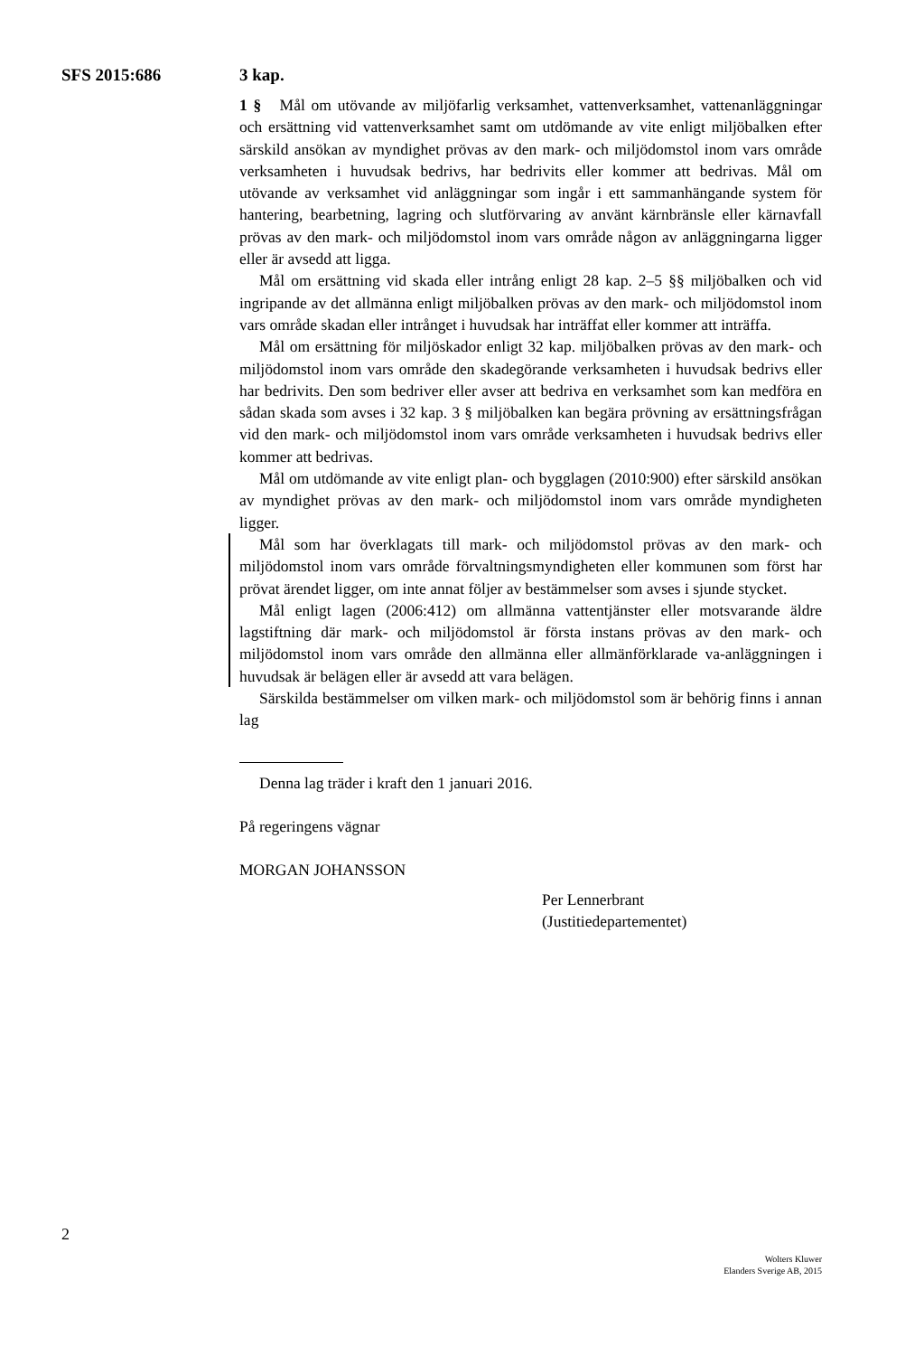SFS 2015:686 3 kap.
1 § Mål om utövande av miljöfarlig verksamhet, vattenverksamhet, vattenanläggningar och ersättning vid vattenverksamhet samt om utdömande av vite enligt miljöbalken efter särskild ansökan av myndighet prövas av den mark- och miljödomstol inom vars område verksamheten i huvudsak bedrivs, har bedrivits eller kommer att bedrivas. Mål om utövande av verksamhet vid anläggningar som ingår i ett sammanhängande system för hantering, bearbetning, lagring och slutförvaring av använt kärnbränsle eller kärnavfall prövas av den mark- och miljödomstol inom vars område någon av anläggningarna ligger eller är avsedd att ligga.
Mål om ersättning vid skada eller intrång enligt 28 kap. 2–5 §§ miljöbalken och vid ingripande av det allmänna enligt miljöbalken prövas av den mark- och miljödomstol inom vars område skadan eller intrånget i huvudsak har inträffat eller kommer att inträffa.
Mål om ersättning för miljöskador enligt 32 kap. miljöbalken prövas av den mark- och miljödomstol inom vars område den skadegörande verksamheten i huvudsak bedrivs eller har bedrivits. Den som bedriver eller avser att bedriva en verksamhet som kan medföra en sådan skada som avses i 32 kap. 3 § miljöbalken kan begära prövning av ersättningsfrågan vid den mark- och miljödomstol inom vars område verksamheten i huvudsak bedrivs eller kommer att bedrivas.
Mål om utdömande av vite enligt plan- och bygglagen (2010:900) efter särskild ansökan av myndighet prövas av den mark- och miljödomstol inom vars område myndigheten ligger.
Mål som har överklagats till mark- och miljödomstol prövas av den mark- och miljödomstol inom vars område förvaltningsmyndigheten eller kommunen som först har prövat ärendet ligger, om inte annat följer av bestämmelser som avses i sjunde stycket.
Mål enligt lagen (2006:412) om allmänna vattentjänster eller motsvarande äldre lagstiftning där mark- och miljödomstol är första instans prövas av den mark- och miljödomstol inom vars område den allmänna eller allmänförklarade va-anläggningen i huvudsak är belägen eller är avsedd att vara belägen.
Särskilda bestämmelser om vilken mark- och miljödomstol som är behörig finns i annan lag
Denna lag träder i kraft den 1 januari 2016.
På regeringens vägnar
MORGAN JOHANSSON
Per Lennerbrant
(Justitiedepartementet)
2
Wolters Kluwer
Elanders Sverige AB, 2015